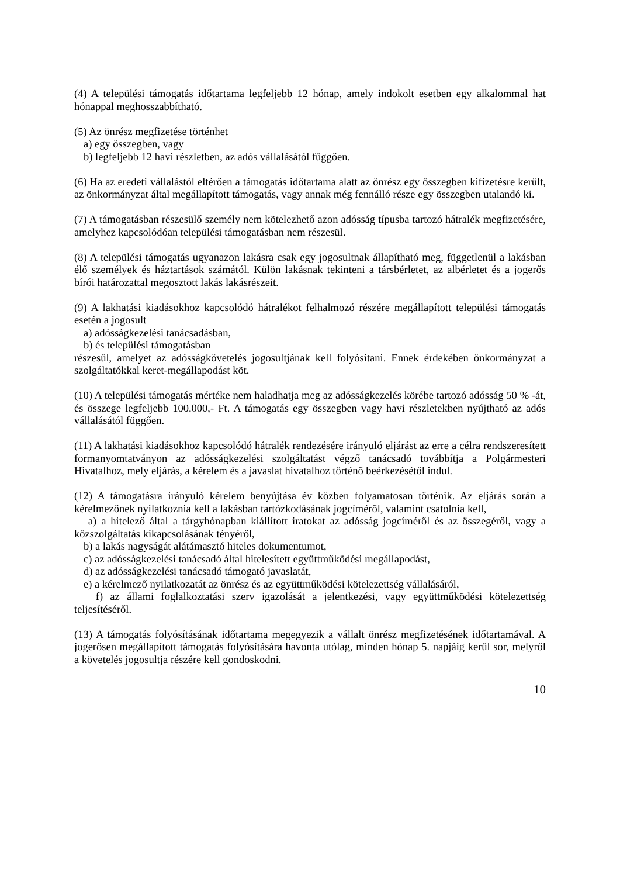(4) A települési támogatás időtartama legfeljebb 12 hónap, amely indokolt esetben egy alkalommal hat hónappal meghosszabbítható.
(5) Az önrész megfizetése történhet
a) egy összegben, vagy
b) legfeljebb 12 havi részletben, az adós vállalásától függően.
(6) Ha az eredeti vállalástól eltérően a támogatás időtartama alatt az önrész egy összegben kifizetésre került, az önkormányzat által megállapított támogatás, vagy annak még fennálló része egy összegben utalandó ki.
(7) A támogatásban részesülő személy nem kötelezhető azon adósság típusba tartozó hátralék megfizetésére, amelyhez kapcsolódóan települési támogatásban nem részesül.
(8) A települési támogatás ugyanazon lakásra csak egy jogosultnak állapítható meg, függetlenül a lakásban élő személyek és háztartások számától. Külön lakásnak tekinteni a társbérletet, az albérletet és a jogerős bírói határozattal megosztott lakás lakásrészeit.
(9) A lakhatási kiadásokhoz kapcsolódó hátralékot felhalmozó részére megállapított települési támogatás esetén a jogosult
a) adósságkezelési tanácsadásban,
b) és települési támogatásban
részesül, amelyet az adósságkövetelés jogosultjának kell folyósítani. Ennek érdekében önkormányzat a szolgáltatókkal keret-megállapodást köt.
(10) A települési támogatás mértéke nem haladhatja meg az adósságkezelés körébe tartozó adósság 50 % -át, és összege legfeljebb 100.000,- Ft. A támogatás egy összegben vagy havi részletekben nyújtható az adós vállalásától függően.
(11) A lakhatási kiadásokhoz kapcsolódó hátralék rendezésére irányuló eljárást az erre a célra rendszeresített formanyomtatványon az adósságkezelési szolgáltatást végző tanácsadó továbbítja a Polgármesteri Hivatalhoz, mely eljárás, a kérelem és a javaslat hivatalhoz történő beérkezésétől indul.
(12) A támogatásra irányuló kérelem benyújtása év közben folyamatosan történik. Az eljárás során a kérelmezőnek nyilatkoznia kell a lakásban tartózkodásának jogcíméről, valamint csatolnia kell,
a) a hitelező által a tárgyhónapban kiállított iratokat az adósság jogcíméről és az összegéről, vagy a közszolgáltatás kikapcsolásának tényéről,
b) a lakás nagyságát alátámasztó hiteles dokumentumot,
c) az adósságkezelési tanácsadó által hitelesített együttműködési megállapodást,
d) az adósságkezelési tanácsadó támogató javaslatát,
e) a kérelmező nyilatkozatát az önrész és az együttműködési kötelezettség vállalásáról,
f) az állami foglalkoztatási szerv igazolását a jelentkezési, vagy együttműködési kötelezettség teljesítéséről.
(13) A támogatás folyósításának időtartama megegyezik a vállalt önrész megfizetésének időtartamával. A jogerősen megállapított támogatás folyósítására havonta utólag, minden hónap 5. napjáig kerül sor, melyről a követelés jogosultja részére kell gondoskodni.
10